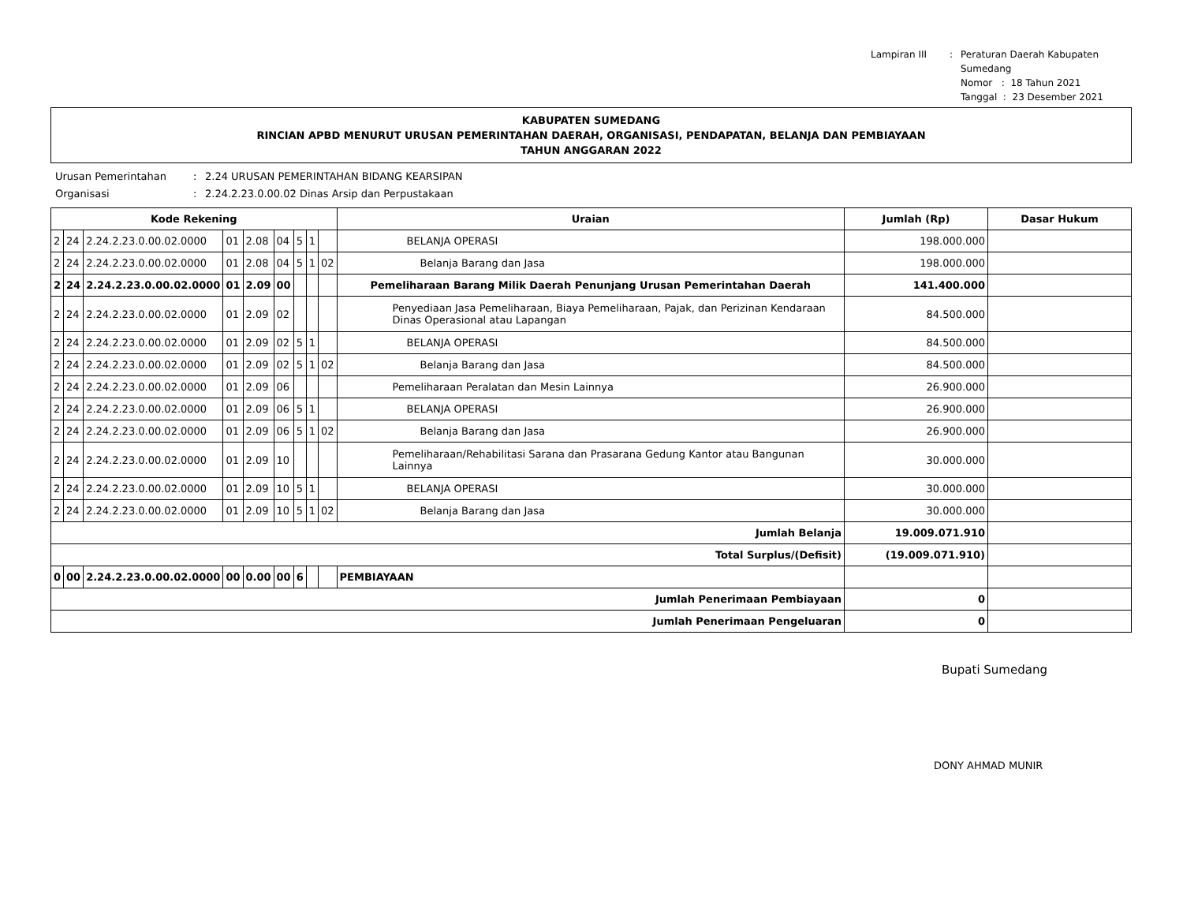Lampiran III: Peraturan Daerah Kabupaten Sumedang
Nomor : 18 Tahun 2021
Tanggal : 23 Desember 2021
KABUPATEN SUMEDANG
RINCIAN APBD MENURUT URUSAN PEMERINTAHAN DAERAH, ORGANISASI, PENDAPATAN, BELANJA DAN PEMBIAYAAN
TAHUN ANGGARAN 2022
Urusan Pemerintahan: 2.24 URUSAN PEMERINTAHAN BIDANG KEARSIPAN Organisasi: 2.24.2.23.0.00.02 Dinas Arsip dan Perpustakaan
| Kode Rekening | | | | | | | | | Uraian | Jumlah (Rp) | Dasar Hukum |
| --- | --- | --- | --- | --- | --- | --- | --- | --- | --- | --- | --- |
| 2 | 24 | 2.24.2.23.0.00.02.0000 | 01 | 2.08 | 04 | 5 | 1 | | BELANJA OPERASI | 198.000.000 | |
| 2 | 24 | 2.24.2.23.0.00.02.0000 | 01 | 2.08 | 04 | 5 | 1 | 02 | Belanja Barang dan Jasa | 198.000.000 | |
| 2 | 24 | 2.24.2.23.0.00.02.0000 | 01 | 2.09 | 00 | | | | Pemeliharaan Barang Milik Daerah Penunjang Urusan Pemerintahan Daerah | 141.400.000 | |
| 2 | 24 | 2.24.2.23.0.00.02.0000 | 01 | 2.09 | 02 | | | | Penyediaan Jasa Pemeliharaan, Biaya Pemeliharaan, Pajak, dan Perizinan Kendaraan Dinas Operasional atau Lapangan | 84.500.000 | |
| 2 | 24 | 2.24.2.23.0.00.02.0000 | 01 | 2.09 | 02 | 5 | 1 | | BELANJA OPERASI | 84.500.000 | |
| 2 | 24 | 2.24.2.23.0.00.02.0000 | 01 | 2.09 | 02 | 5 | 1 | 02 | Belanja Barang dan Jasa | 84.500.000 | |
| 2 | 24 | 2.24.2.23.0.00.02.0000 | 01 | 2.09 | 06 | | | | Pemeliharaan Peralatan dan Mesin Lainnya | 26.900.000 | |
| 2 | 24 | 2.24.2.23.0.00.02.0000 | 01 | 2.09 | 06 | 5 | 1 | | BELANJA OPERASI | 26.900.000 | |
| 2 | 24 | 2.24.2.23.0.00.02.0000 | 01 | 2.09 | 06 | 5 | 1 | 02 | Belanja Barang dan Jasa | 26.900.000 | |
| 2 | 24 | 2.24.2.23.0.00.02.0000 | 01 | 2.09 | 10 | | | | Pemeliharaan/Rehabilitasi Sarana dan Prasarana Gedung Kantor atau Bangunan Lainnya | 30.000.000 | |
| 2 | 24 | 2.24.2.23.0.00.02.0000 | 01 | 2.09 | 10 | 5 | 1 | | BELANJA OPERASI | 30.000.000 | |
| 2 | 24 | 2.24.2.23.0.00.02.0000 | 01 | 2.09 | 10 | 5 | 1 | 02 | Belanja Barang dan Jasa | 30.000.000 | |
| Jumlah Belanja | | | | | | | | | | 19.009.071.910 | |
| Total Surplus/(Defisit) | | | | | | | | | | (19.009.071.910) | |
| 0 | 00 | 2.24.2.23.0.00.02.0000 | 00 | 0.00 | 00 | 6 | | | PEMBIAYAAN | | |
| Jumlah Penerimaan Pembiayaan | | | | | | | | | | 0 | |
| Jumlah Penerimaan Pengeluaran | | | | | | | | | | 0 | |
Bupati Sumedang
DONY AHMAD MUNIR